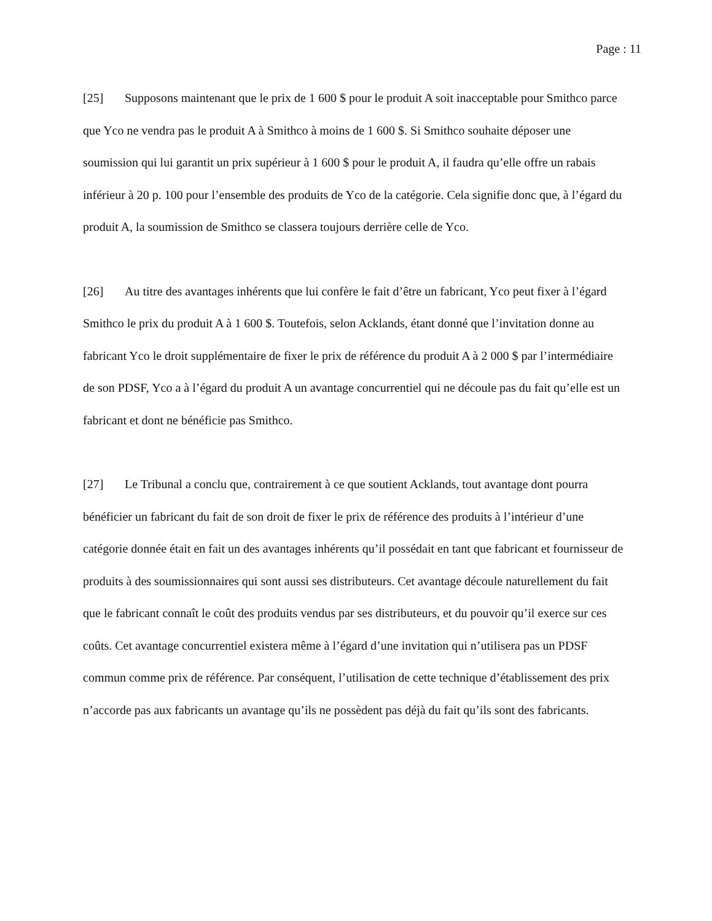Page : 11
[25] Supposons maintenant que le prix de 1 600 $ pour le produit A soit inacceptable pour Smithco parce que Yco ne vendra pas le produit A à Smithco à moins de 1 600 $. Si Smithco souhaite déposer une soumission qui lui garantit un prix supérieur à 1 600 $ pour le produit A, il faudra qu’elle offre un rabais inférieur à 20 p. 100 pour l’ensemble des produits de Yco de la catégorie. Cela signifie donc que, à l’égard du produit A, la soumission de Smithco se classera toujours derrière celle de Yco.
[26] Au titre des avantages inhérents que lui confère le fait d’être un fabricant, Yco peut fixer à l’égard Smithco le prix du produit A à 1 600 $. Toutefois, selon Acklands, étant donné que l’invitation donne au fabricant Yco le droit supplémentaire de fixer le prix de référence du produit A à 2 000 $ par l’intermédiaire de son PDSF, Yco a à l’égard du produit A un avantage concurrentiel qui ne découle pas du fait qu’elle est un fabricant et dont ne bénéficie pas Smithco.
[27] Le Tribunal a conclu que, contrairement à ce que soutient Acklands, tout avantage dont pourra bénéficier un fabricant du fait de son droit de fixer le prix de référence des produits à l’intérieur d’une catégorie donnée était en fait un des avantages inhérents qu’il possédait en tant que fabricant et fournisseur de produits à des soumissionnaires qui sont aussi ses distributeurs. Cet avantage découle naturellement du fait que le fabricant connaît le coût des produits vendus par ses distributeurs, et du pouvoir qu’il exerce sur ces coûts. Cet avantage concurrentiel existera même à l’égard d’une invitation qui n’utilisera pas un PDSF commun comme prix de référence. Par conséquent, l’utilisation de cette technique d’établissement des prix n’accorde pas aux fabricants un avantage qu’ils ne possèdent pas déjà du fait qu’ils sont des fabricants.